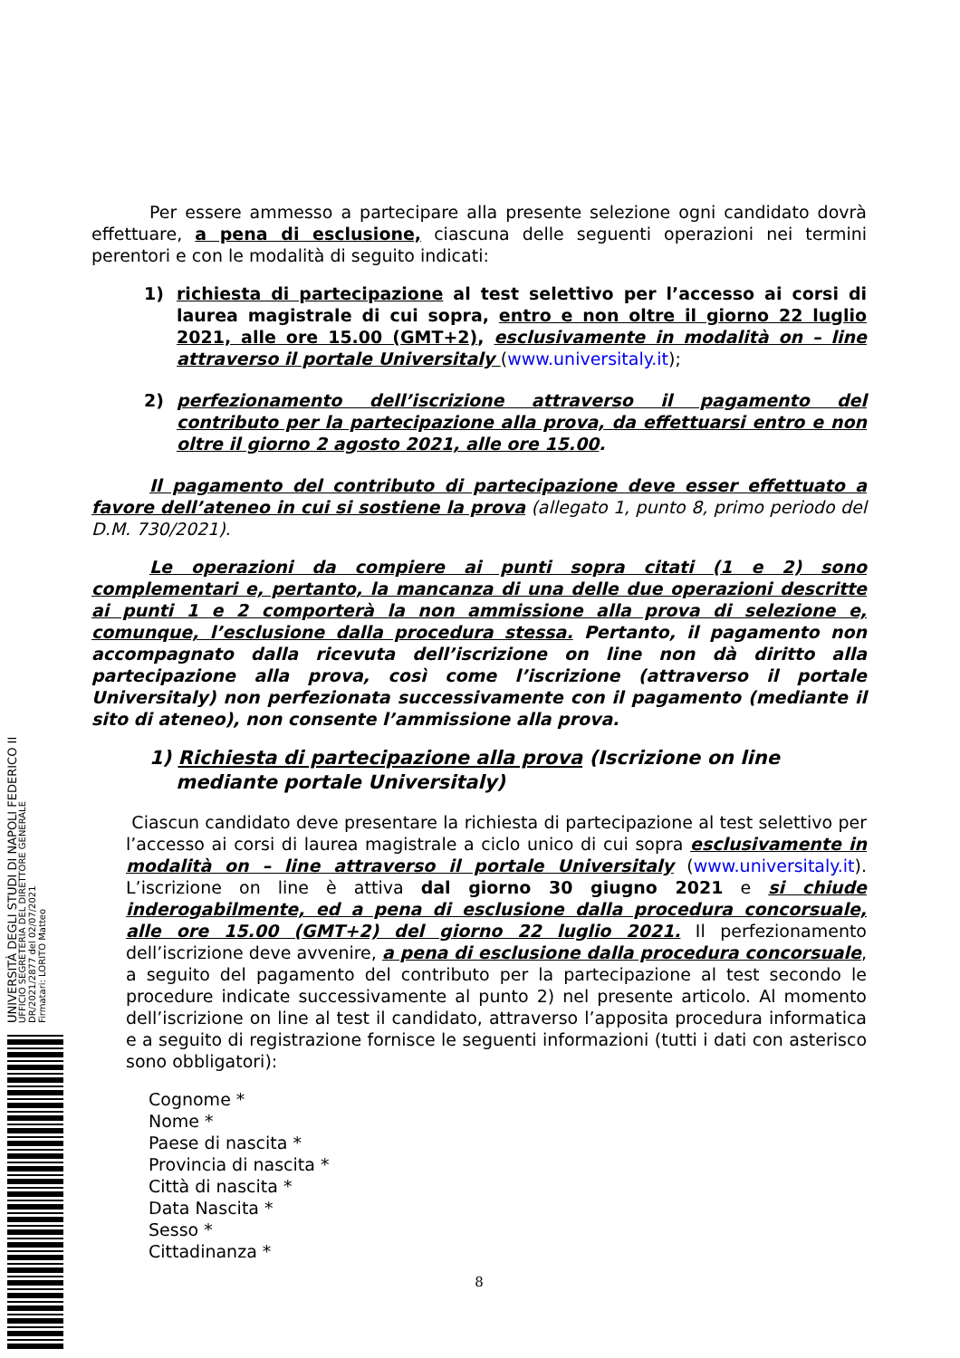UNIVERSITÀ DEGLI STUDI DI NAPOLI FEDERICO II
UFFICIO SEGRETERIA DEL DIRETTORE GENERALE
DR/2021/2877 del 02/07/2021
Firmatari: LORITO Matteo
Per essere ammesso a partecipare alla presente selezione ogni candidato dovrà effettuare, a pena di esclusione, ciascuna delle seguenti operazioni nei termini perentori e con le modalità di seguito indicati:
1) richiesta di partecipazione al test selettivo per l’accesso ai corsi di laurea magistrale di cui sopra, entro e non oltre il giorno 22 luglio 2021, alle ore 15.00 (GMT+2), esclusivamente in modalità on – line attraverso il portale Universitaly (www.universitaly.it);
2) perfezionamento dell’iscrizione attraverso il pagamento del contributo per la partecipazione alla prova, da effettuarsi entro e non oltre il giorno 2 agosto 2021, alle ore 15.00.
Il pagamento del contributo di partecipazione deve esser effettuato a favore dell’ateneo in cui si sostiene la prova (allegato 1, punto 8, primo periodo del D.M. 730/2021).
Le operazioni da compiere ai punti sopra citati (1 e 2) sono complementari e, pertanto, la mancanza di una delle due operazioni descritte ai punti 1 e 2 comporterà la non ammissione alla prova di selezione e, comunque, l’esclusione dalla procedura stessa. Pertanto, il pagamento non accompagnato dalla ricevuta dell’iscrizione on line non dà diritto alla partecipazione alla prova, così come l’iscrizione (attraverso il portale Universitaly) non perfezionata successivamente con il pagamento (mediante il sito di ateneo), non consente l’ammissione alla prova.
1) Richiesta di partecipazione alla prova (Iscrizione on line
mediante portale Universitaly)
Ciascun candidato deve presentare la richiesta di partecipazione al test selettivo per l’accesso ai corsi di laurea magistrale a ciclo unico di cui sopra esclusivamente in modalità on – line attraverso il portale Universitaly (www.universitaly.it). L’iscrizione on line è attiva dal giorno 30 giugno 2021 e si chiude inderogabilmente, ed a pena di esclusione dalla procedura concorsuale, alle ore 15.00 (GMT+2) del giorno 22 luglio 2021. Il perfezionamento dell’iscrizione deve avvenire, a pena di esclusione dalla procedura concorsuale, a seguito del pagamento del contributo per la partecipazione al test secondo le procedure indicate successivamente al punto 2) nel presente articolo. Al momento dell’iscrizione on line al test il candidato, attraverso l’apposita procedura informatica e a seguito di registrazione fornisce le seguenti informazioni (tutti i dati con asterisco sono obbligatori):
Cognome *
Nome *
Paese di nascita *
Provincia di nascita *
Città di nascita *
Data Nascita *
Sesso *
Cittadinanza *
8